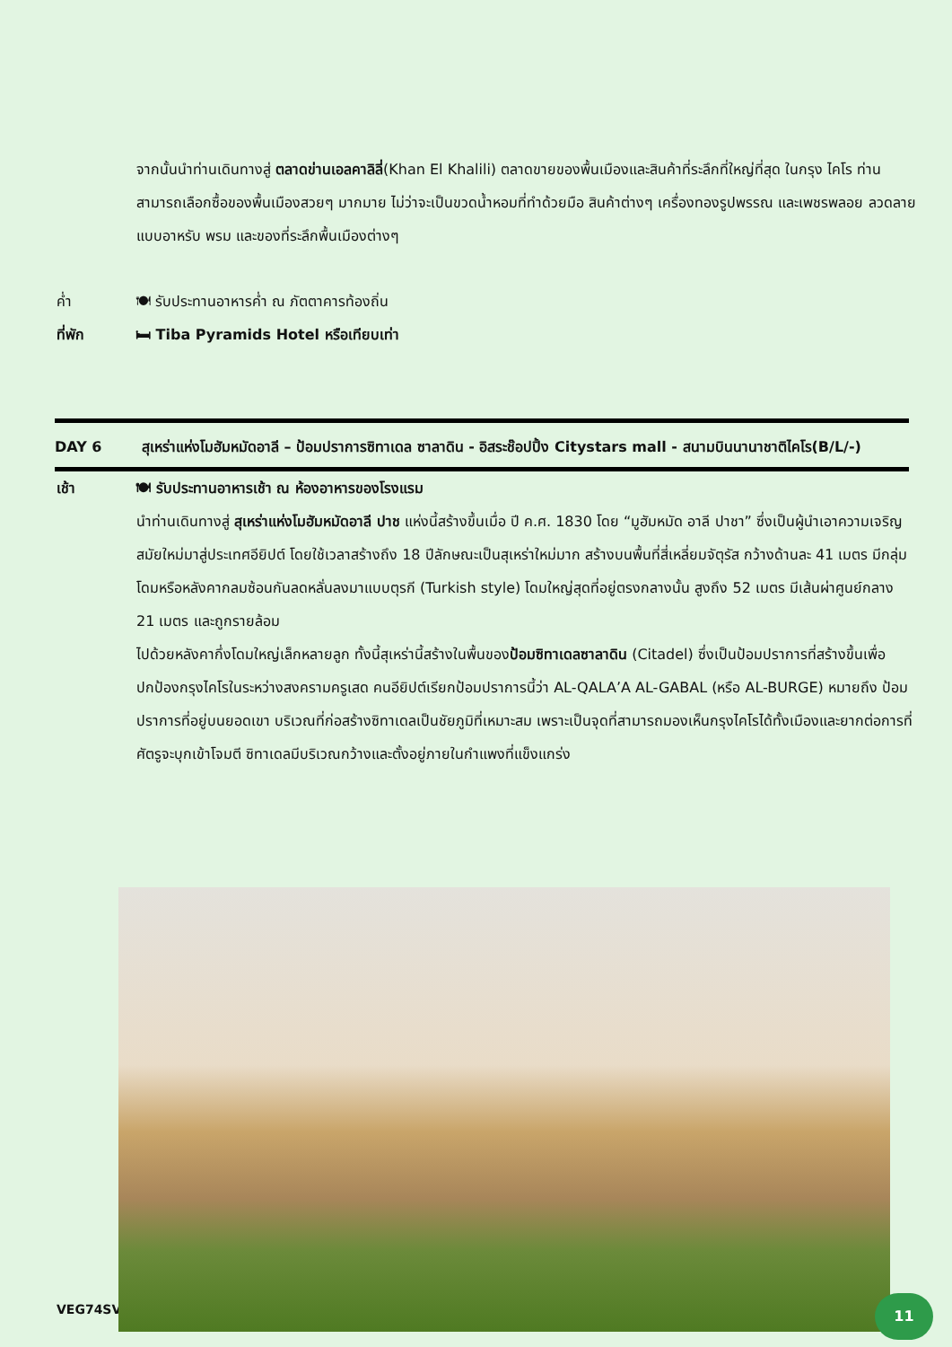จากนั้นนำท่านเดินทางสู่ ตลาดข่านเอลคาลิลี่(Khan El Khalili) ตลาดขายของพื้นเมืองและสินค้าที่ระลึกที่ใหญ่ที่สุด ในกรุง ไคโร ท่านสามารถเลือกซื้อของพื้นเมืองสวยๆ มากมาย ไม่ว่าจะเป็นขวดน้ำหอมที่ทำด้วยมือ สินค้าต่างๆ เครื่องทองรูปพรรณ และเพชรพลอย ลวดลายแบบอาหรับ พรม และของที่ระลึกพื้นเมืองต่างๆ
ค่ำ 🍽 รับประทานอาหารค่ำ ณ ภัตตาคารท้องถิ่น
ที่พัก 🛏 Tiba Pyramids Hotel หรือเทียบเท่า
DAY 6 สุเหร่าแห่งโมฮัมหมัดอาลี – ป้อมปราการซิทาเดล ซาลาดิน - อิสระช๊อปปิ้ง Citystars mall - สนามบินนานาชาติไคโร (B/L/-)
เช้า 🍽 รับประทานอาหารเช้า ณ ห้องอาหารของโรงแรม
นำท่านเดินทางสู่ สุเหร่าแห่งโมฮัมหมัดอาลี ปาช แห่งนี้สร้างขึ้นเมื่อ ปี ค.ศ. 1830 โดย “มูฮัมหมัด อาลี ปาชา” ซึ่งเป็นผู้นำเอาความเจริญสมัยใหม่มาสู่ประเทศอียิปต์ โดยใช้เวลาสร้างถึง 18 ปีลักษณะเป็นสุเหร่าใหม่มาก สร้างบนพื้นที่สี่เหลี่ยมจัตุรัส กว้างด้านละ 41 เมตร มีกลุ่มโดมหรือหลังคากลมซ้อนกันลดหลั่นลงมาแบบตุรกี (Turkish style) โดมใหญ่สุดที่อยู่ตรงกลางนั้น สูงถึง 52 เมตร มีเส้นผ่าศูนย์กลาง 21 เมตร และถูกรายล้อม
ไปด้วยหลังคากึ่งโดมใหญ่เล็กหลายลูก ทั้งนี้สุเหร่านี้สร้างในพื้นของป้อมซิทาเดลซาลาดิน (Citadel) ซึ่งเป็นป้อมปราการที่สร้างขึ้นเพื่อปกป้องกรุงไคโรในระหว่างสงครามครูเสด คนอียิปต์เรียกป้อมปราการนี้ว่า AL-QALA’A AL-GABAL (หรือ AL-BURGE) หมายถึง ป้อมปราการที่อยู่บนยอดเขา บริเวณที่ก่อสร้างซิทาเดลเป็นชัยภูมิที่เหมาะสม เพราะเป็นจุดที่สามารถมองเห็นกรุงไคโรได้ทั้งเมืองและยากต่อการที่ศัตรูจะบุกเข้าโจมตี ซิทาเดลมีบริเวณกว้างและตั้งอยู่ภายในกำแพงที่แข็งแกร่ง
VEG74SV 11